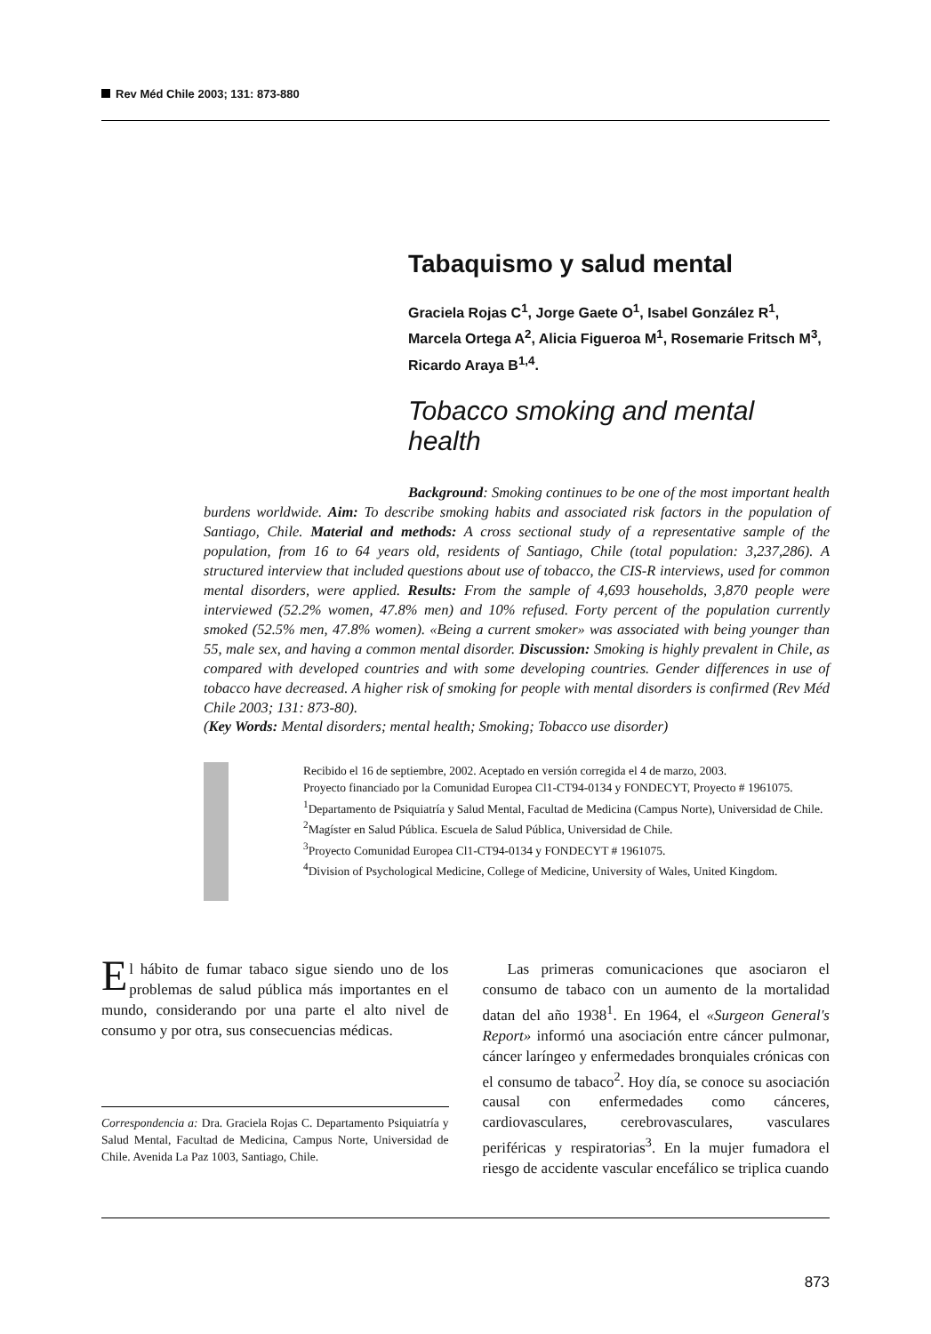Rev Méd Chile 2003; 131: 873-880
Tabaquismo y salud mental
Graciela Rojas C<sup>1</sup>, Jorge Gaete O<sup>1</sup>, Isabel González R<sup>1</sup>, Marcela Ortega A<sup>2</sup>, Alicia Figueroa M<sup>1</sup>, Rosemarie Fritsch M<sup>3</sup>, Ricardo Araya B<sup>1,4</sup>.
Tobacco smoking and mental health
Background: Smoking continues to be one of the most important health burdens worldwide. Aim: To describe smoking habits and associated risk factors in the population of Santiago, Chile. Material and methods: A cross sectional study of a representative sample of the population, from 16 to 64 years old, residents of Santiago, Chile (total population: 3,237,286). A structured interview that included questions about use of tobacco, the CIS-R interviews, used for common mental disorders, were applied. Results: From the sample of 4,693 households, 3,870 people were interviewed (52.2% women, 47.8% men) and 10% refused. Forty percent of the population currently smoked (52.5% men, 47.8% women). «Being a current smoker» was associated with being younger than 55, male sex, and having a common mental disorder. Discussion: Smoking is highly prevalent in Chile, as compared with developed countries and with some developing countries. Gender differences in use of tobacco have decreased. A higher risk of smoking for people with mental disorders is confirmed (Rev Méd Chile 2003; 131: 873-80).
(Key Words: Mental disorders; mental health; Smoking; Tobacco use disorder)
Recibido el 16 de septiembre, 2002. Aceptado en versión corregida el 4 de marzo, 2003.
Proyecto financiado por la Comunidad Europea Cl1-CT94-0134 y FONDECYT, Proyecto # 1961075.
<sup>1</sup> Departamento de Psiquiatría y Salud Mental, Facultad de Medicina (Campus Norte), Universidad de Chile.
<sup>2</sup> Magíster en Salud Pública. Escuela de Salud Pública, Universidad de Chile.
<sup>3</sup> Proyecto Comunidad Europea Cl1-CT94-0134 y FONDECYT # 1961075.
<sup>4</sup> Division of Psychological Medicine, College of Medicine, University of Wales, United Kingdom.
El hábito de fumar tabaco sigue siendo uno de los problemas de salud pública más importantes en el mundo, considerando por una parte el alto nivel de consumo y por otra, sus consecuencias médicas.
Correspondencia a: Dra. Graciela Rojas C. Departamento Psiquiatría y Salud Mental, Facultad de Medicina, Campus Norte, Universidad de Chile. Avenida La Paz 1003, Santiago, Chile.
Las primeras comunicaciones que asociaron el consumo de tabaco con un aumento de la mortalidad datan del año 1938<sup>1</sup>. En 1964, el «Surgeon General's Report» informó una asociación entre cáncer pulmonar, cáncer laríngeo y enfermedades bronquiales crónicas con el consumo de tabaco<sup>2</sup>. Hoy día, se conoce su asociación causal con enfermedades como cánceres, cardiovasculares, cerebrovasculares, vasculares periféricas y respiratorias<sup>3</sup>. En la mujer fumadora el riesgo de accidente vascular encefálico se triplica cuando
873